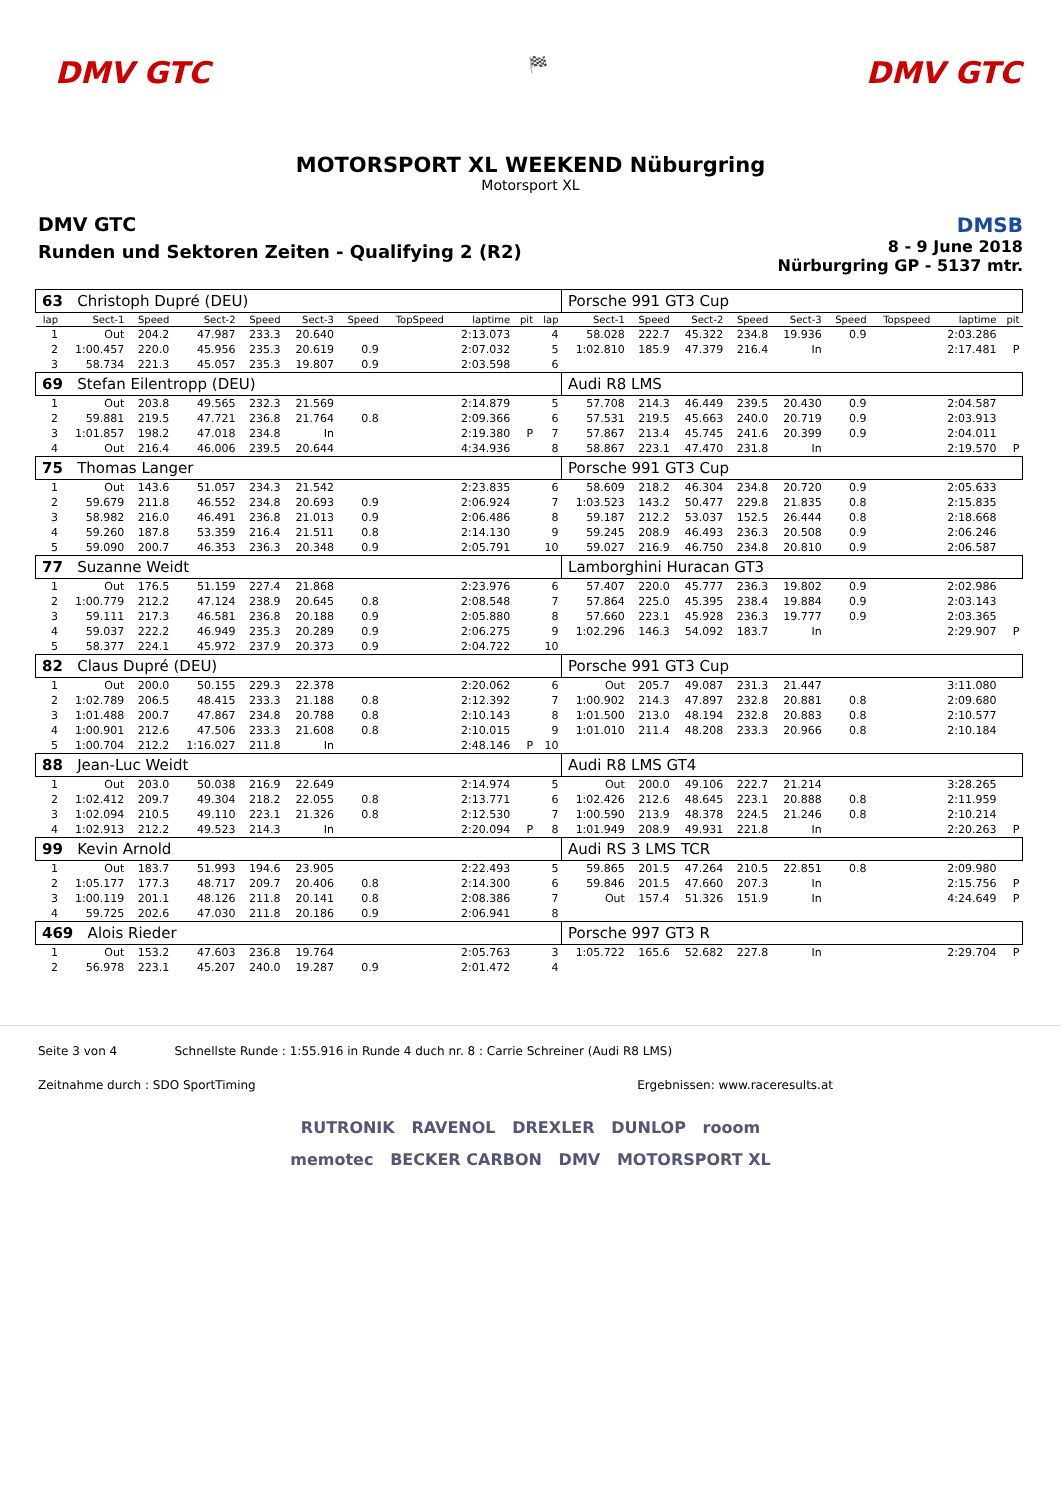DMV GTC
🏁
DMV GTC
MOTORSPORT XL WEEKEND Nüburgring
Motorsport XL
DMV GTC
Runden und Sektoren Zeiten - Qualifying 2 (R2)
DMSB
8 - 9 June 2018
Nürburgring GP - 5137 mtr.
| 63 Christoph Dupré (DEU) | | | | | | | | | | | Porsche 991 GT3 Cup | | | | | | | | |
| lap | Sect-1 | Speed | Sect-2 | Speed | Sect-3 | Speed | TopSpeed | laptime | pit | lap | Sect-1 | Speed | Sect-2 | Speed | Sect-3 | Speed | Topspeed | laptime | pit |
| 1 | Out | 204.2 | 47.987 | 233.3 | 20.640 | | | 2:13.073 | | 4 | 58.028 | 222.7 | 45.322 | 234.8 | 19.936 | 0.9 | | 2:03.286 | |
| 2 | 1:00.457 | 220.0 | 45.956 | 235.3 | 20.619 | 0.9 | | 2:07.032 | | 5 | 1:02.810 | 185.9 | 47.379 | 216.4 | In | | | 2:17.481 | P |
| 3 | 58.734 | 221.3 | 45.057 | 235.3 | 19.807 | 0.9 | | 2:03.598 | | 6 | | | | | | | | | |
| 69 Stefan Eilentropp (DEU) | | | | | | | | | | | Audi R8 LMS | | | | | | | | |
| 1 | Out | 203.8 | 49.565 | 232.3 | 21.569 | | | 2:14.879 | | 5 | 57.708 | 214.3 | 46.449 | 239.5 | 20.430 | 0.9 | | 2:04.587 | |
| 2 | 59.881 | 219.5 | 47.721 | 236.8 | 21.764 | 0.8 | | 2:09.366 | | 6 | 57.531 | 219.5 | 45.663 | 240.0 | 20.719 | 0.9 | | 2:03.913 | |
| 3 | 1:01.857 | 198.2 | 47.018 | 234.8 | In | | | 2:19.380 | P | 7 | 57.867 | 213.4 | 45.745 | 241.6 | 20.399 | 0.9 | | 2:04.011 | |
| 4 | Out | 216.4 | 46.006 | 239.5 | 20.644 | | | 4:34.936 | | 8 | 58.867 | 223.1 | 47.470 | 231.8 | In | | | 2:19.570 | P |
| 75 Thomas Langer | | | | | | | | | | | Porsche 991 GT3 Cup | | | | | | | | |
| 1 | Out | 143.6 | 51.057 | 234.3 | 21.542 | | | 2:23.835 | | 6 | 58.609 | 218.2 | 46.304 | 234.8 | 20.720 | 0.9 | | 2:05.633 | |
| 2 | 59.679 | 211.8 | 46.552 | 234.8 | 20.693 | 0.9 | | 2:06.924 | | 7 | 1:03.523 | 143.2 | 50.477 | 229.8 | 21.835 | 0.8 | | 2:15.835 | |
| 3 | 58.982 | 216.0 | 46.491 | 236.8 | 21.013 | 0.9 | | 2:06.486 | | 8 | 59.187 | 212.2 | 53.037 | 152.5 | 26.444 | 0.8 | | 2:18.668 | |
| 4 | 59.260 | 187.8 | 53.359 | 216.4 | 21.511 | 0.8 | | 2:14.130 | | 9 | 59.245 | 208.9 | 46.493 | 236.3 | 20.508 | 0.9 | | 2:06.246 | |
| 5 | 59.090 | 200.7 | 46.353 | 236.3 | 20.348 | 0.9 | | 2:05.791 | | 10 | 59.027 | 216.9 | 46.750 | 234.8 | 20.810 | 0.9 | | 2:06.587 | |
| 77 Suzanne Weidt | | | | | | | | | | | Lamborghini Huracan GT3 | | | | | | | | |
| 1 | Out | 176.5 | 51.159 | 227.4 | 21.868 | | | 2:23.976 | | 6 | 57.407 | 220.0 | 45.777 | 236.3 | 19.802 | 0.9 | | 2:02.986 | |
| 2 | 1:00.779 | 212.2 | 47.124 | 238.9 | 20.645 | 0.8 | | 2:08.548 | | 7 | 57.864 | 225.0 | 45.395 | 238.4 | 19.884 | 0.9 | | 2:03.143 | |
| 3 | 59.111 | 217.3 | 46.581 | 236.8 | 20.188 | 0.9 | | 2:05.880 | | 8 | 57.660 | 223.1 | 45.928 | 236.3 | 19.777 | 0.9 | | 2:03.365 | |
| 4 | 59.037 | 222.2 | 46.949 | 235.3 | 20.289 | 0.9 | | 2:06.275 | | 9 | 1:02.296 | 146.3 | 54.092 | 183.7 | In | | | 2:29.907 | P |
| 5 | 58.377 | 224.1 | 45.972 | 237.9 | 20.373 | 0.9 | | 2:04.722 | | 10 | | | | | | | | | |
| 82 Claus Dupré (DEU) | | | | | | | | | | | Porsche 991 GT3 Cup | | | | | | | | |
| 1 | Out | 200.0 | 50.155 | 229.3 | 22.378 | | | 2:20.062 | | 6 | Out | 205.7 | 49.087 | 231.3 | 21.447 | | | 3:11.080 | |
| 2 | 1:02.789 | 206.5 | 48.415 | 233.3 | 21.188 | 0.8 | | 2:12.392 | | 7 | 1:00.902 | 214.3 | 47.897 | 232.8 | 20.881 | 0.8 | | 2:09.680 | |
| 3 | 1:01.488 | 200.7 | 47.867 | 234.8 | 20.788 | 0.8 | | 2:10.143 | | 8 | 1:01.500 | 213.0 | 48.194 | 232.8 | 20.883 | 0.8 | | 2:10.577 | |
| 4 | 1:00.901 | 212.6 | 47.506 | 233.3 | 21.608 | 0.8 | | 2:10.015 | | 9 | 1:01.010 | 211.4 | 48.208 | 233.3 | 20.966 | 0.8 | | 2:10.184 | |
| 5 | 1:00.704 | 212.2 | 1:16.027 | 211.8 | In | | | 2:48.146 | P | 10 | | | | | | | | | |
| 88 Jean-Luc Weidt | | | | | | | | | | | Audi R8 LMS GT4 | | | | | | | | |
| 1 | Out | 203.0 | 50.038 | 216.9 | 22.649 | | | 2:14.974 | | 5 | Out | 200.0 | 49.106 | 222.7 | 21.214 | | | 3:28.265 | |
| 2 | 1:02.412 | 209.7 | 49.304 | 218.2 | 22.055 | 0.8 | | 2:13.771 | | 6 | 1:02.426 | 212.6 | 48.645 | 223.1 | 20.888 | 0.8 | | 2:11.959 | |
| 3 | 1:02.094 | 210.5 | 49.110 | 223.1 | 21.326 | 0.8 | | 2:12.530 | | 7 | 1:00.590 | 213.9 | 48.378 | 224.5 | 21.246 | 0.8 | | 2:10.214 | |
| 4 | 1:02.913 | 212.2 | 49.523 | 214.3 | In | | | 2:20.094 | P | 8 | 1:01.949 | 208.9 | 49.931 | 221.8 | In | | | 2:20.263 | P |
| 99 Kevin Arnold | | | | | | | | | | | Audi RS 3 LMS TCR | | | | | | | | |
| 1 | Out | 183.7 | 51.993 | 194.6 | 23.905 | | | 2:22.493 | | 5 | 59.865 | 201.5 | 47.264 | 210.5 | 22.851 | 0.8 | | 2:09.980 | |
| 2 | 1:05.177 | 177.3 | 48.717 | 209.7 | 20.406 | 0.8 | | 2:14.300 | | 6 | 59.846 | 201.5 | 47.660 | 207.3 | In | | | 2:15.756 | P |
| 3 | 1:00.119 | 201.1 | 48.126 | 211.8 | 20.141 | 0.8 | | 2:08.386 | | 7 | Out | 157.4 | 51.326 | 151.9 | In | | | 4:24.649 | P |
| 4 | 59.725 | 202.6 | 47.030 | 211.8 | 20.186 | 0.9 | | 2:06.941 | | 8 | | | | | | | | | |
| 469 Alois Rieder | | | | | | | | | | | Porsche 997 GT3 R | | | | | | | | |
| 1 | Out | 153.2 | 47.603 | 236.8 | 19.764 | | | 2:05.763 | | 3 | 1:05.722 | 165.6 | 52.682 | 227.8 | In | | | 2:29.704 | P |
| 2 | 56.978 | 223.1 | 45.207 | 240.0 | 19.287 | 0.9 | | 2:01.472 | | 4 | | | | | | | | | |
Seite 3 von 4 Schnellste Runde : 1:55.916 in Runde 4 duch nr. 8 : Carrie Schreiner (Audi R8 LMS)
Zeitnahme durch : SDO SportTiming Ergebnissen: www.raceresults.at
RUTRONIK RAVENOL DREXLER DUNLOP rooom
memotec BECKER CARBON DMV MOTORSPORT XL